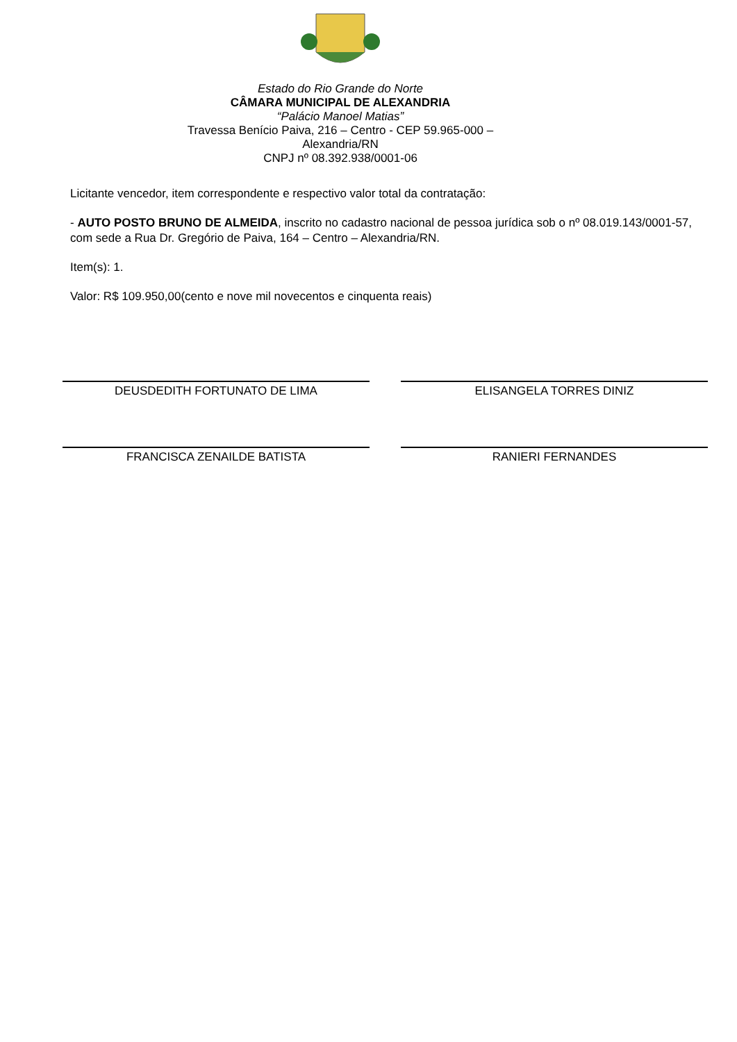Estado do Rio Grande do Norte
CÂMARA MUNICIPAL DE ALEXANDRIA
“Palácio Manoel Matias”
Travessa Benício Paiva, 216 – Centro - CEP 59.965-000 – Alexandria/RN
CNPJ nº 08.392.938/0001-06
Licitante vencedor, item correspondente e respectivo valor total da contratação:
- AUTO POSTO BRUNO DE ALMEIDA, inscrito no cadastro nacional de pessoa jurídica sob o nº 08.019.143/0001-57, com sede a Rua Dr. Gregório de Paiva, 164 – Centro – Alexandria/RN.
Item(s): 1.
Valor: R$ 109.950,00(cento e nove mil novecentos e cinquenta reais)
DEUSDEDITH FORTUNATO DE LIMA ELISANGELA TORRES DINIZ
FRANCISCA ZENAILDE BATISTA RANIERI FERNANDES